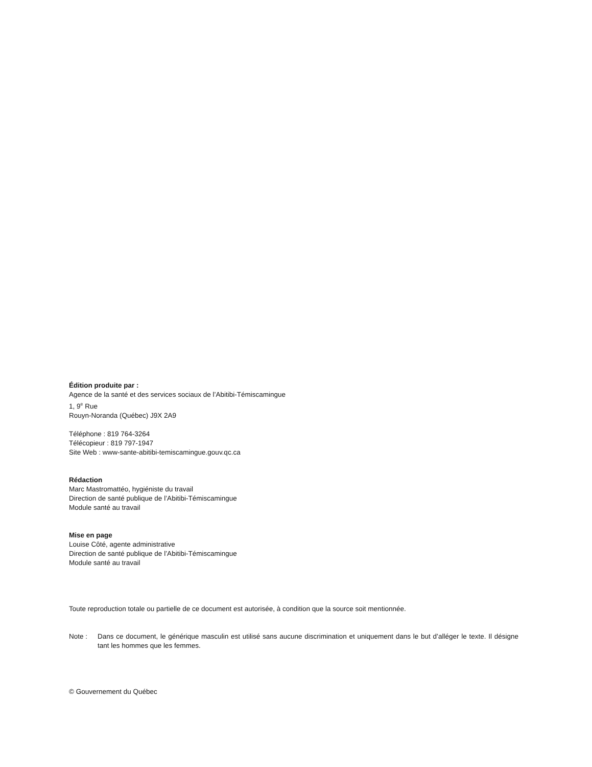Édition produite par :
Agence de la santé et des services sociaux de l’Abitibi-Témiscamingue
1, 9<sup>e</sup> Rue
Rouyn-Noranda (Québec) J9X 2A9
Téléphone : 819 764-3264
Télécopieur : 819 797-1947
Site Web : www-sante-abitibi-temiscamingue.gouv.qc.ca
Rédaction
Marc Mastromattéo, hygiéniste du travail
Direction de santé publique de l’Abitibi-Témiscamingue
Module santé au travail
Mise en page
Louise Côté, agente administrative
Direction de santé publique de l’Abitibi-Témiscamingue
Module santé au travail
Toute reproduction totale ou partielle de ce document est autorisée, à condition que la source soit mentionnée.
Note : Dans ce document, le générique masculin est utilisé sans aucune discrimination et uniquement dans le but d’alléger le texte. Il désigne tant les hommes que les femmes.
© Gouvernement du Québec